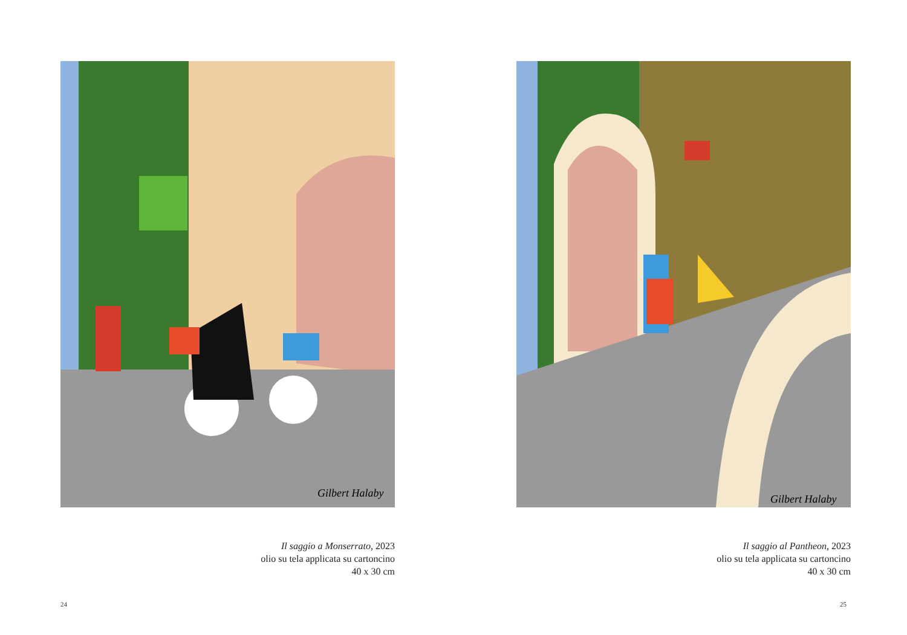Gilbert Halaby
Il saggio a Monserrato, 2023
olio su tela applicata su cartoncino
40 x 30 cm
24
Gilbert Halaby
Il saggio al Pantheon, 2023
olio su tela applicata su cartoncino
40 x 30 cm
25